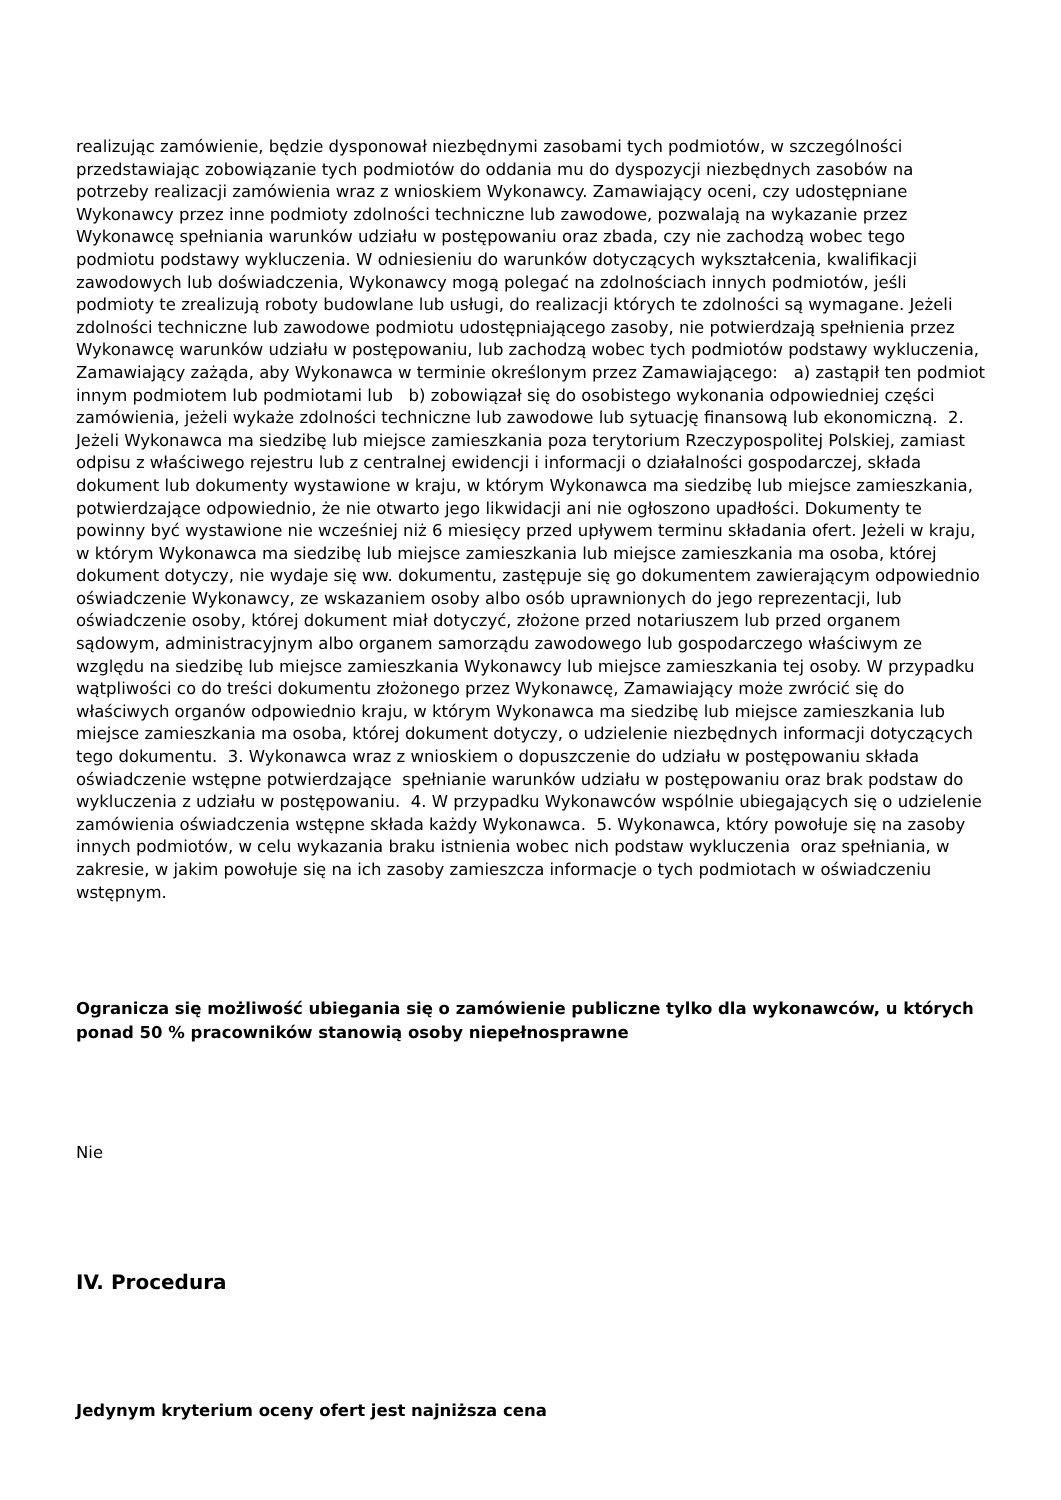realizując zamówienie, będzie dysponował niezbędnymi zasobami tych podmiotów, w szczególności przedstawiając zobowiązanie tych podmiotów do oddania mu do dyspozycji niezbędnych zasobów na potrzeby realizacji zamówienia wraz z wnioskiem Wykonawcy. Zamawiający oceni, czy udostępniane Wykonawcy przez inne podmioty zdolności techniczne lub zawodowe, pozwalają na wykazanie przez Wykonawcę spełniania warunków udziału w postępowaniu oraz zbada, czy nie zachodzą wobec tego podmiotu podstawy wykluczenia. W odniesieniu do warunków dotyczących wykształcenia, kwalifikacji zawodowych lub doświadczenia, Wykonawcy mogą polegać na zdolnościach innych podmiotów, jeśli podmioty te zrealizują roboty budowlane lub usługi, do realizacji których te zdolności są wymagane. Jeżeli zdolności techniczne lub zawodowe podmiotu udostępniającego zasoby, nie potwierdzają spełnienia przez Wykonawcę warunków udziału w postępowaniu, lub zachodzą wobec tych podmiotów podstawy wykluczenia, Zamawiający zażąda, aby Wykonawca w terminie określonym przez Zamawiającego: a) zastąpił ten podmiot innym podmiotem lub podmiotami lub b) zobowiązał się do osobistego wykonania odpowiedniej części zamówienia, jeżeli wykaże zdolności techniczne lub zawodowe lub sytuację finansową lub ekonomiczną. 2. Jeżeli Wykonawca ma siedzibę lub miejsce zamieszkania poza terytorium Rzeczypospolitej Polskiej, zamiast odpisu z właściwego rejestru lub z centralnej ewidencji i informacji o działalności gospodarczej, składa dokument lub dokumenty wystawione w kraju, w którym Wykonawca ma siedzibę lub miejsce zamieszkania, potwierdzające odpowiednio, że nie otwarto jego likwidacji ani nie ogłoszono upadłości. Dokumenty te powinny być wystawione nie wcześniej niż 6 miesięcy przed upływem terminu składania ofert. Jeżeli w kraju, w którym Wykonawca ma siedzibę lub miejsce zamieszkania lub miejsce zamieszkania ma osoba, której dokument dotyczy, nie wydaje się ww. dokumentu, zastępuje się go dokumentem zawierającym odpowiednio oświadczenie Wykonawcy, ze wskazaniem osoby albo osób uprawnionych do jego reprezentacji, lub oświadczenie osoby, której dokument miał dotyczyć, złożone przed notariuszem lub przed organem sądowym, administracyjnym albo organem samorządu zawodowego lub gospodarczego właściwym ze względu na siedzibę lub miejsce zamieszkania Wykonawcy lub miejsce zamieszkania tej osoby. W przypadku wątpliwości co do treści dokumentu złożonego przez Wykonawcę, Zamawiający może zwrócić się do właściwych organów odpowiednio kraju, w którym Wykonawca ma siedzibę lub miejsce zamieszkania lub miejsce zamieszkania ma osoba, której dokument dotyczy, o udzielenie niezbędnych informacji dotyczących tego dokumentu. 3. Wykonawca wraz z wnioskiem o dopuszczenie do udziału w postępowaniu składa oświadczenie wstępne potwierdzające spełnianie warunków udziału w postępowaniu oraz brak podstaw do wykluczenia z udziału w postępowaniu. 4. W przypadku Wykonawców wspólnie ubiegających się o udzielenie zamówienia oświadczenia wstępne składa każdy Wykonawca. 5. Wykonawca, który powołuje się na zasoby innych podmiotów, w celu wykazania braku istnienia wobec nich podstaw wykluczenia oraz spełniania, w zakresie, w jakim powołuje się na ich zasoby zamieszcza informacje o tych podmiotach w oświadczeniu wstępnym.
Ogranicza się możliwość ubiegania się o zamówienie publiczne tylko dla wykonawców, u których ponad 50 % pracowników stanowią osoby niepełnosprawne
Nie
IV. Procedura
Jedynym kryterium oceny ofert jest najniższa cena